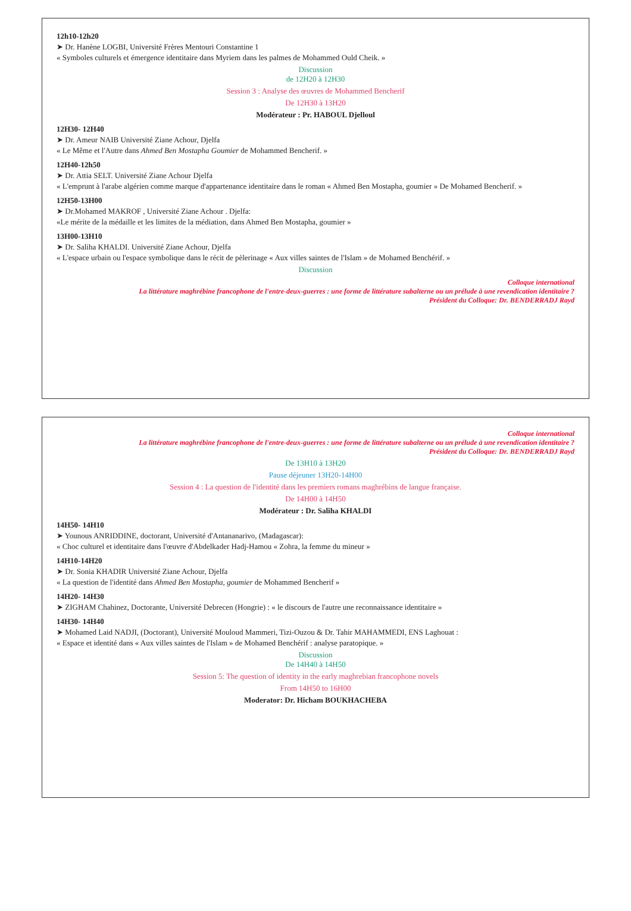12h10-12h20
➤ Dr. Hanène LOGBI, Université Frères Mentouri Constantine 1
« Symboles culturels et émergence identitaire dans Myriem dans les palmes de Mohammed Ould Cheik. »
Discussion
de 12H20 à 12H30
Session 3 : Analyse des œuvres de Mohammed Bencherif
De 12H30 à 13H20
Modérateur : Pr. HABOUL Djelloul
12H30- 12H40
➤ Dr. Ameur NAIB Université Ziane Achour, Djelfa
« Le Même et l'Autre dans Ahmed Ben Mostapha Goumier de Mohammed Bencherif. »
12H40-12h50
➤ Dr. Attia SELT. Université Ziane Achour Djelfa
« L'emprunt à l'arabe algérien comme marque d'appartenance identitaire dans le roman « Ahmed Ben Mostapha, goumier » De Mohamed Bencherif. »
12H50-13H00
➤ Dr.Mohamed MAKROF , Université Ziane Achour . Djelfa:
«Le mérite de la médaille et les limites de la médiation, dans Ahmed Ben Mostapha, goumier »
13H00-13H10
➤ Dr. Saliha KHALDI. Université Ziane Achour, Djelfa
« L'espace urbain ou l'espace symbolique dans le récit de pèlerinage « Aux villes saintes de l'Islam » de Mohamed Benchérif. »
Discussion
Colloque international
La littérature maghrébine francophone de l'entre-deux-guerres : une forme de littérature subalterne ou un prélude à une revendication identitaire ?
Président du Colloque: Dr. BENDERRADJ Rayd
Colloque international
La littérature maghrébine francophone de l'entre-deux-guerres : une forme de littérature subalterne ou un prélude à une revendication identitaire ?
Président du Colloque: Dr. BENDERRADJ Rayd
De 13H10 à 13H20
Pause déjeuner 13H20-14H00
Session 4 : La question de l'identité dans les premiers romans maghrébins de langue française.
De 14H00 à 14H50
Modérateur : Dr. Saliha KHALDI
14H50- 14H10
➤ Younous ANRIDDINE, doctorant, Université d'Antananarivo, (Madagascar):
« Choc culturel et identitaire dans l'œuvre d'Abdelkader Hadj-Hamou « Zohra, la femme du mineur »
14H10-14H20
➤ Dr. Sonia KHADIR Université Ziane Achour, Djelfa
« La question de l'identité dans Ahmed Ben Mostapha, goumier de Mohammed Bencherif »
14H20- 14H30
➤ ZIGHAM Chahinez, Doctorante, Université Debrecen (Hongrie) : « le discours de l'autre une reconnaissance identitaire »
14H30- 14H40
➤ Mohamed Laid NADJI, (Doctorant), Université Mouloud Mammeri, Tizi-Ouzou & Dr. Tahir MAHAMMEDI, ENS Laghouat :
« Espace et identité dans « Aux villes saintes de l'Islam » de Mohamed Benchérif : analyse paratopique. »
Discussion
De 14H40 à 14H50
Session 5: The question of identity in the early maghrebian francophone novels
From 14H50 to 16H00
Moderator: Dr. Hicham BOUKHACHEBA